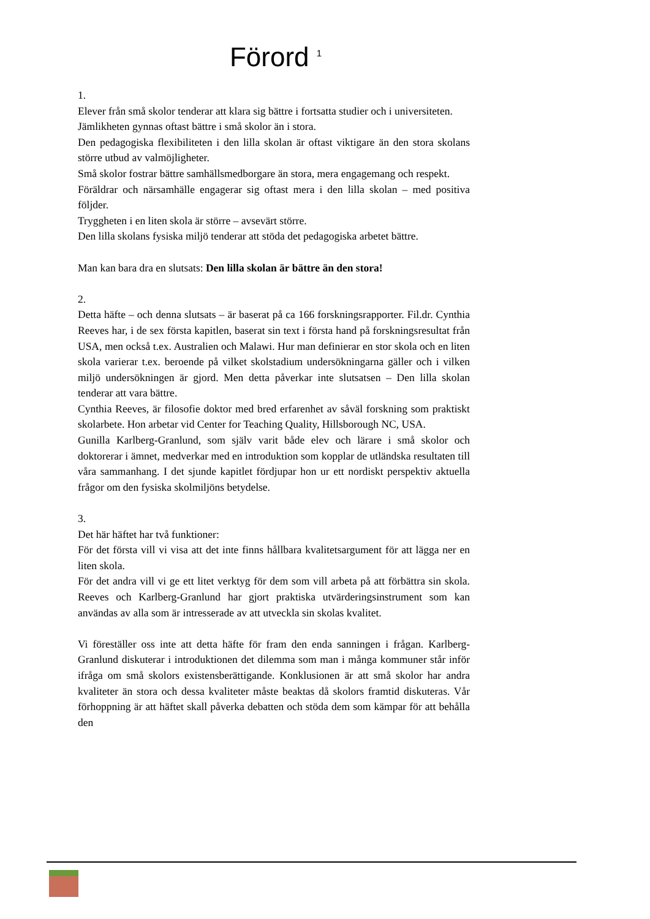Förord <sup>1</sup>
1.
Elever från små skolor tenderar att klara sig bättre i fortsatta studier och i universiteten.
Jämlikheten gynnas oftast bättre i små skolor än i stora.
Den pedagogiska flexibiliteten i den lilla skolan är oftast viktigare än den stora skolans större utbud av valmöjligheter.
Små skolor fostrar bättre samhällsmedborgare än stora, mera engagemang och respekt.
Föräldrar och närsamhälle engagerar sig oftast mera i den lilla skolan – med positiva följder.
Tryggheten i en liten skola är större – avsevärt större.
Den lilla skolans fysiska miljö tenderar att stöda det pedagogiska arbetet bättre.
Man kan bara dra en slutsats: Den lilla skolan är bättre än den stora!
2.
Detta häfte – och denna slutsats – är baserat på ca 166 forskningsrapporter. Fil.dr. Cynthia Reeves har, i de sex första kapitlen, baserat sin text i första hand på forskningsresultat från USA, men också t.ex. Australien och Malawi. Hur man definierar en stor skola och en liten skola varierar t.ex. beroende på vilket skolstadium undersökningarna gäller och i vilken miljö undersökningen är gjord. Men detta påverkar inte slutsatsen – Den lilla skolan tenderar att vara bättre.
Cynthia Reeves, är filosofie doktor med bred erfarenhet av såväl forskning som praktiskt skolarbete. Hon arbetar vid Center for Teaching Quality, Hillsborough NC, USA.
Gunilla Karlberg-Granlund, som själv varit både elev och lärare i små skolor och doktorerar i ämnet, medverkar med en introduktion som kopplar de utländska resultaten till våra sammanhang. I det sjunde kapitlet fördjupar hon ur ett nordiskt perspektiv aktuella frågor om den fysiska skolmiljöns betydelse.
3.
Det här häftet har två funktioner:
För det första vill vi visa att det inte finns hållbara kvalitetsargument för att lägga ner en liten skola.
För det andra vill vi ge ett litet verktyg för dem som vill arbeta på att förbättra sin skola. Reeves och Karlberg-Granlund har gjort praktiska utvärderingsinstrument som kan användas av alla som är intresserade av att utveckla sin skolas kvalitet.
Vi föreställer oss inte att detta häfte för fram den enda sanningen i frågan. Karlberg-Granlund diskuterar i introduktionen det dilemma som man i många kommuner står inför ifråga om små skolors existensberättigande. Konklusionen är att små skolor har andra kvaliteter än stora och dessa kvaliteter måste beaktas då skolors framtid diskuteras. Vår förhoppning är att häftet skall påverka debatten och stöda dem som kämpar för att behålla den